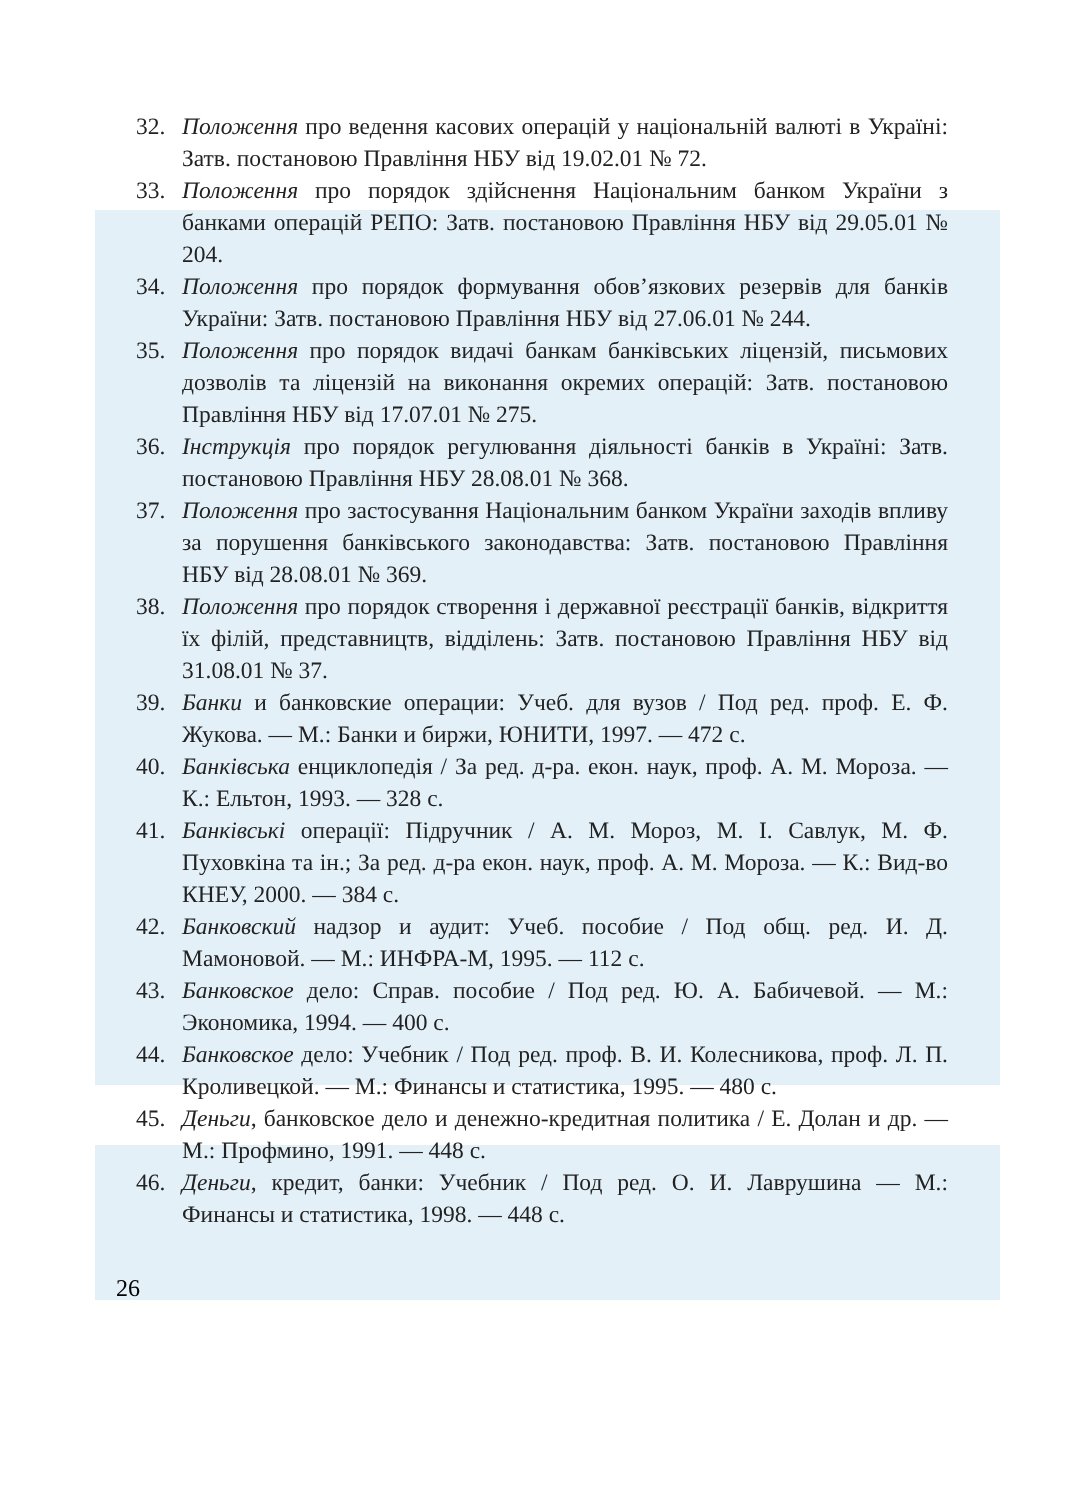32. Положення про ведення касових операцій у національній валюті в Україні: Затв. постановою Правління НБУ від 19.02.01 № 72.
33. Положення про порядок здійснення Національним банком України з банками операцій РЕПО: Затв. постановою Правління НБУ від 29.05.01 № 204.
34. Положення про порядок формування обов’язкових резервів для банків України: Затв. постановою Правління НБУ від 27.06.01 № 244.
35. Положення про порядок видачі банкам банківських ліцензій, письмових дозволів та ліцензій на виконання окремих операцій: Затв. постановою Правління НБУ від 17.07.01 № 275.
36. Інструкція про порядок регулювання діяльності банків в Україні: Затв. постановою Правління НБУ 28.08.01 № 368.
37. Положення про застосування Національним банком України заходів впливу за порушення банківського законодавства: Затв. постановою Правління НБУ від 28.08.01 № 369.
38. Положення про порядок створення і державної реєстрації банків, відкриття їх філій, представництв, відділень: Затв. постановою Правління НБУ від 31.08.01 № 37.
39. Банки и банковские операции: Учеб. для вузов / Под ред. проф. Е. Ф. Жукова. — М.: Банки и биржи, ЮНИТИ, 1997. — 472 с.
40. Банківська енциклопедія / За ред. д-ра. екон. наук, проф. А. М. Мороза. — К.: Ельтон, 1993. — 328 с.
41. Банківські операції: Підручник / А. М. Мороз, М. І. Савлук, М. Ф. Пуховкіна та ін.; За ред. д-ра екон. наук, проф. А. М. Мороза. — К.: Вид-во КНЕУ, 2000. — 384 с.
42. Банковский надзор и аудит: Учеб. пособие / Под общ. ред. И. Д. Мамоновой. — М.: ИНФРА-М, 1995. — 112 с.
43. Банковское дело: Справ. пособие / Под ред. Ю. А. Бабичевой. — М.: Экономика, 1994. — 400 с.
44. Банковское дело: Учебник / Под ред. проф. В. И. Колесникова, проф. Л. П. Кроливецкой. — М.: Финансы и статистика, 1995. — 480 с.
45. Деньги, банковское дело и денежно-кредитная политика / Е. Долан и др. — М.: Профмино, 1991. — 448 с.
46. Деньги, кредит, банки: Учебник / Под ред. О. И. Лаврушина — М.: Финансы и статистика, 1998. — 448 с.
26